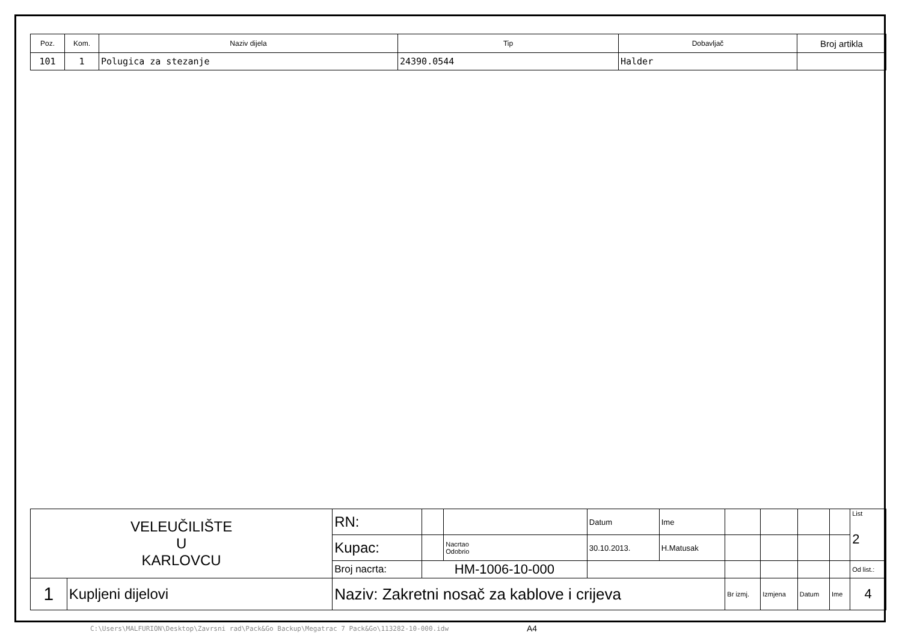| Poz. | Kom. | Naziv dijela | Tip | Dobavljač | Broj artikla |
| --- | --- | --- | --- | --- | --- |
| 101 | 1 | Polugica za stezanje | 24390.0544 | Halder | |
| VELEUČILIŠTE U KARLOVCU | | RN: | | | Datum | Ime | | | | | List 2 |
| | | Kupac: | | Nacrtao Odobrio | 30.10.2013. | H.Matusak | | | | | |
| | | Broj nacrta: | HM-1006-10-000 | | | | | | | | Od list.: |
| 1 | Kupljeni dijelovi | Naziv: Zakretni nosač za kablove i crijeva | | | | | Br izmj. | Izmjena | Datum | Ime | 4 |
C:\Users\MALFURION\Desktop\Zavrsni rad\Pack&Go Backup\Megatrac 7 Pack&Go\113282-10-000.idw
A4